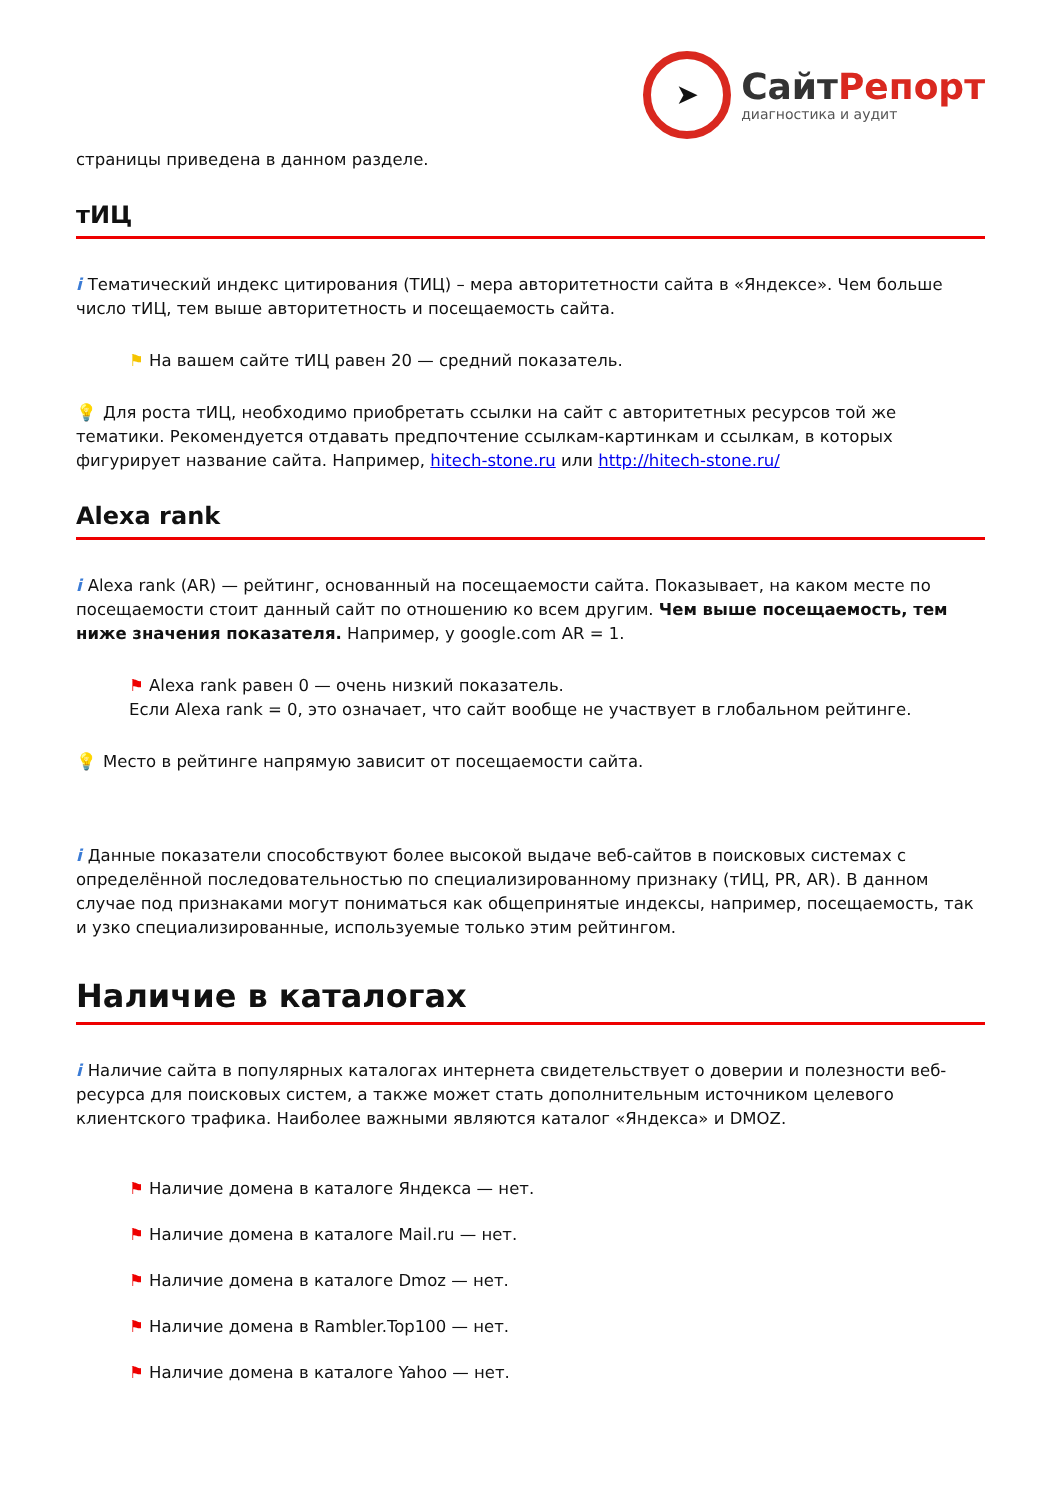➤
СайтРепорт
диагностика и аудит
страницы приведена в данном разделе.
тИЦ
i Тематический индекс цитирования (ТИЦ) – мера авторитетности сайта в «Яндексе». Чем больше число тИЦ, тем выше авторитетность и посещаемость сайта.
⚑ На вашем сайте тИЦ равен 20 — средний показатель.
💡 Для роста тИЦ, необходимо приобретать ссылки на сайт с авторитетных ресурсов той же тематики. Рекомендуется отдавать предпочтение ссылкам-картинкам и ссылкам, в которых фигурирует название сайта. Например, hitech-stone.ru или http://hitech-stone.ru/
Alexa rank
i Alexa rank (AR) — рейтинг, основанный на посещаемости сайта. Показывает, на каком месте по посещаемости стоит данный сайт по отношению ко всем другим. Чем выше посещаемость, тем ниже значения показателя. Например, у google.com AR = 1.
⚑ Alexa rank равен 0 — очень низкий показатель.
Если Alexa rank = 0, это означает, что сайт вообще не участвует в глобальном рейтинге.
💡 Место в рейтинге напрямую зависит от посещаемости сайта.
i Данные показатели способствуют более высокой выдаче веб-сайтов в поисковых системах с определённой последовательностью по специализированному признаку (тИЦ, PR, AR). В данном случае под признаками могут пониматься как общепринятые индексы, например, посещаемость, так и узко специализированные, используемые только этим рейтингом.
Наличие в каталогах
i Наличие сайта в популярных каталогах интернета свидетельствует о доверии и полезности веб-ресурса для поисковых систем, а также может стать дополнительным источником целевого клиентского трафика. Наиболее важными являются каталог «Яндекса» и DMOZ.
⚑ Наличие домена в каталоге Яндекса — нет.
⚑ Наличие домена в каталоге Mail.ru — нет.
⚑ Наличие домена в каталоге Dmoz — нет.
⚑ Наличие домена в Rambler.Top100 — нет.
⚑ Наличие домена в каталоге Yahoo — нет.